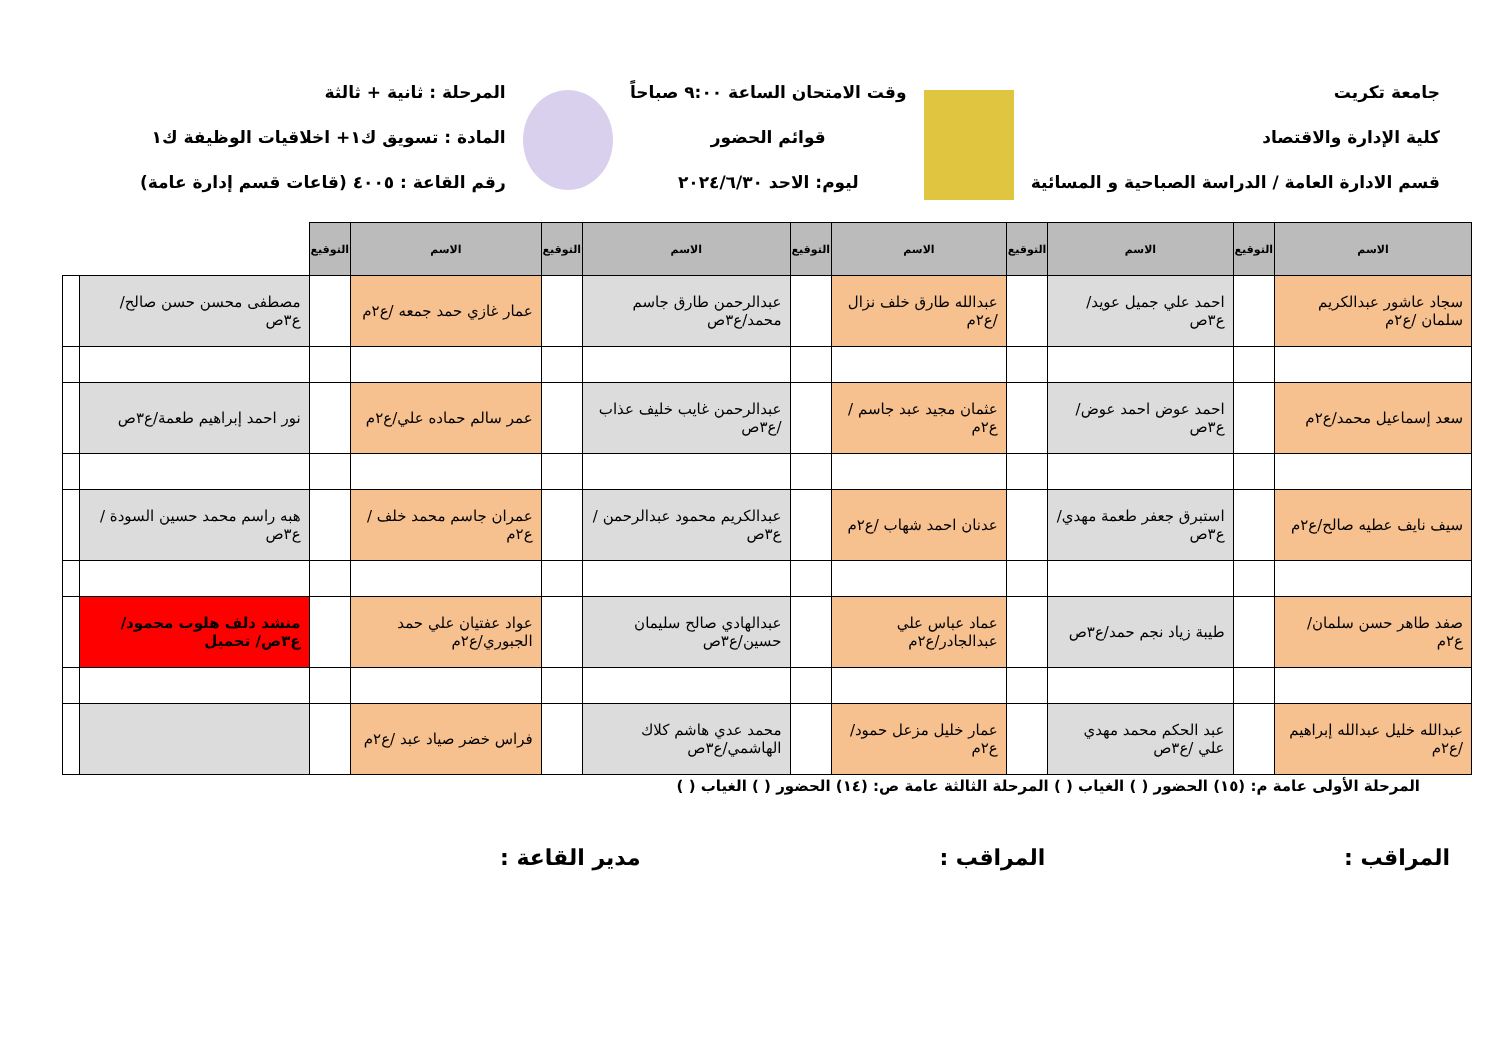جامعة تكريت
كلية الإدارة والاقتصاد
قسم الادارة العامة / الدراسة الصباحية و المسائية
وقت الامتحان الساعة ٩:٠٠ صباحاً
قوائم الحضور
ليوم: الاحد ٢٠٢٤/٦/٣٠
المرحلة : ثانية + ثالثة
المادة : تسويق ك١+ اخلاقيات الوظيفة ك١
رقم القاعة : ٤٠٠٥ (قاعات قسم إدارة عامة)
| الاسم | التوقيع | الاسم | التوقيع | الاسم | التوقيع | الاسم | التوقيع | الاسم | التوقيع | | |
| --- | --- | --- | --- | --- | --- | --- | --- | --- | --- | --- | --- |
| سجاد عاشور عبدالكريم سلمان /ع٢م | | احمد علي جميل عويد/ع٣ص | | عبدالله طارق خلف نزال /ع٢م | | عبدالرحمن طارق جاسم محمد/ع٣ص | | عمار غازي حمد جمعه /ع٢م | | مصطفى محسن حسن صالح/ع٣ص | |
| سعد إسماعيل محمد/ع٢م | | احمد عوض احمد عوض/ع٣ص | | عثمان مجيد عبد جاسم /ع٢م | | عبدالرحمن غايب خليف عذاب /ع٣ص | | عمر سالم حماده علي/ع٢م | | نور احمد إبراهيم طعمة/ع٣ص | |
| سيف نايف عطيه صالح/ع٢م | | استبرق جعفر طعمة مهدي/ع٣ص | | عدنان احمد شهاب /ع٢م | | عبدالكريم محمود عبدالرحمن /ع٣ص | | عمران جاسم محمد خلف /ع٢م | | هبه راسم محمد حسين السودة /ع٣ص | |
| صفد طاهر حسن سلمان/ع٢م | | طيبة زياد نجم حمد/ع٣ص | | عماد عباس علي عبدالجادر/ع٢م | | عبدالهادي صالح سليمان حسين/ع٣ص | | عواد عفتيان علي حمد الجبوري/ع٢م | | منشد دلف هلوب محمود/ع٣ص/ تحميل | |
| عبدالله خليل عبدالله إبراهيم /ع٢م | | عبد الحكم محمد مهدي علي /ع٣ص | | عمار خليل مزعل حمود/ع٢م | | محمد عدي هاشم كلاك الهاشمي/ع٣ص | | فراس خضر صياد عبد /ع٢م | | | |
المرحلة الأولى عامة م: (١٥) الحضور ( ) الغياب ( ) المرحلة الثالثة عامة ص: (١٤) الحضور ( ) الغياب ( )
المراقب : المراقب : مدير القاعة :